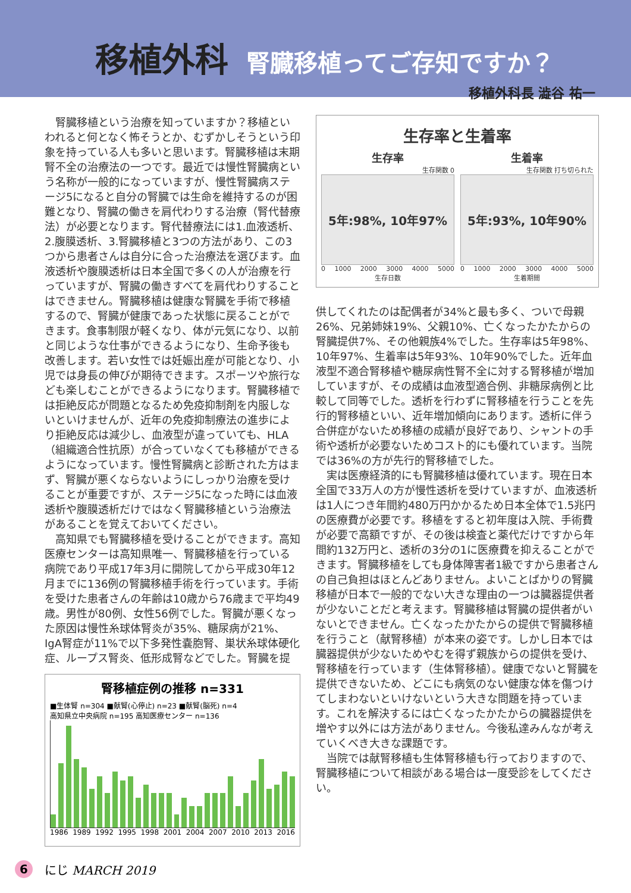移植外科 腎臓移植ってご存知ですか？
移植外科長 澁谷 祐一
腎臓移植という治療を知っていますか？移植といわれると何となく怖そうとか、むずかしそうという印象を持っている人も多いと思います。腎臓移植は末期腎不全の治療法の一つです。最近では慢性腎臓病という名称が一般的になっていますが、慢性腎臓病ステージ5になると自分の腎臓では生命を維持するのが困難となり、腎臓の働きを肩代わりする治療（腎代替療法）が必要となります。腎代替療法には1.血液透析、2.腹膜透析、3.腎臓移植と3つの方法があり、この3つから患者さんは自分に合った治療法を選びます。血液透析や腹膜透析は日本全国で多くの人が治療を行っていますが、腎臓の働きすべてを肩代わりすることはできません。腎臓移植は健康な腎臓を手術で移植するので、腎臓が健康であった状態に戻ることができます。食事制限が軽くなり、体が元気になり、以前と同じような仕事ができるようになり、生命予後も改善します。若い女性では妊娠出産が可能となり、小児では身長の伸びが期待できます。スポーツや旅行なども楽しむことができるようになります。腎臓移植では拒絶反応が問題となるため免疫抑制剤を内服しないといけませんが、近年の免疫抑制療法の進歩により拒絶反応は減少し、血液型が違っていても、HLA（組織適合性抗原）が合っていなくても移植ができるようになっています。慢性腎臓病と診断された方はまず、腎臓が悪くならないようにしっかり治療を受けることが重要ですが、ステージ5になった時には血液透析や腹膜透析だけではなく腎臓移植という治療法があることを覚えておいてください。
高知県でも腎臓移植を受けることができます。高知医療センターは高知県唯一、腎臓移植を行っている病院であり平成17年3月に開院してから平成30年12月までに136例の腎臓移植手術を行っています。手術を受けた患者さんの年齢は10歳から76歳まで平均49歳。男性が80例、女性56例でした。腎臓が悪くなった原因は慢性糸球体腎炎が35%、糖尿病が21%、IgA腎症が11%で以下多発性嚢胞腎、巣状糸球体硬化症、ループス腎炎、低形成腎などでした。腎臓を提
腎移植症例の推移 n=331
■生体腎 n=304 ■献腎(心停止) n=23 ■献腎(脳死) n=4
高知県立中央病院 n=195 高知医療センター n=136
1986 1989 1992 1995 1998 2001 2004 2007 2010 2013 2016
生存率と生着率
生存率
生存関数 0
5年:98%, 10年97%
0 1000 2000 3000 4000 5000
生存日数
生着率
生存関数 打ち切られた
5年:93%, 10年90%
0 1000 2000 3000 4000 5000
生着期間
供してくれたのは配偶者が34%と最も多く、ついで母親26%、兄弟姉妹19%、父親10%、亡くなったかたからの腎臓提供7%、その他親族4%でした。生存率は5年98%、10年97%、生着率は5年93%、10年90%でした。近年血液型不適合腎移植や糖尿病性腎不全に対する腎移植が増加していますが、その成績は血液型適合例、非糖尿病例と比較して同等でした。透析を行わずに腎移植を行うことを先行的腎移植といい、近年増加傾向にあります。透析に伴う合併症がないため移植の成績が良好であり、シャントの手術や透析が必要ないためコスト的にも優れています。当院では36%の方が先行的腎移植でした。
実は医療経済的にも腎臓移植は優れています。現在日本全国で33万人の方が慢性透析を受けていますが、血液透析は1人につき年間約480万円かかるため日本全体で1.5兆円の医療費が必要です。移植をすると初年度は入院、手術費が必要で高額ですが、その後は検査と薬代だけですから年間約132万円と、透析の3分の1に医療費を抑えることができます。腎臓移植をしても身体障害者1級ですから患者さんの自己負担はほとんどありません。よいことばかりの腎臓移植が日本で一般的でない大きな理由の一つは臓器提供者が少ないことだと考えます。腎臓移植は腎臓の提供者がいないとできません。亡くなったかたからの提供で腎臓移植を行うこと（献腎移植）が本来の姿です。しかし日本では臓器提供が少ないためやむを得ず親族からの提供を受け、腎移植を行っています（生体腎移植）。健康でないと腎臓を提供できないため、どこにも病気のない健康な体を傷つけてしまわないといけないという大きな問題を持っています。これを解決するには亡くなったかたからの臓器提供を増やす以外には方法がありません。今後私達みんなが考えていくべき大きな課題です。
当院では献腎移植も生体腎移植も行っておりますので、腎臓移植について相談がある場合は一度受診をしてください。
6 にじ MARCH 2019